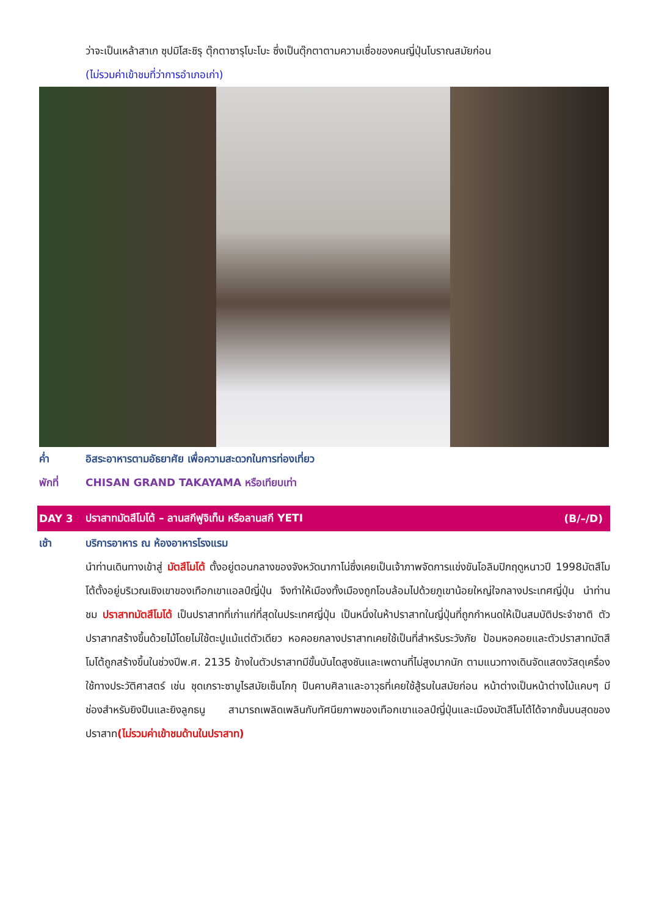ว่าจะเป็นเหล้าสาเก ซุปมิโสะชิรุ ตุ๊กตาซารุโบะโบะ ซึ่งเป็นตุ๊กตาตามความเชื่อของคนญี่ปุ่นโบราณสมัยก่อน
(ไม่รวมค่าเข้าชมที่ว่าการอำเภอเก่า)
ค่ำ อิสระอาหารตามอัธยาศัย เพื่อความสะดวกในการท่องเที่ยว
พักที่ CHISAN GRAND TAKAYAMA หรือเทียบเท่า
DAY 3 ปราสาทมัตสึโมโต้ – ลานสกีฟูจิเท็น หรือลานสกี YETI (B/–/D)
เช้า บริการอาหาร ณ ห้องอาหารโรงแรม
นำท่านเดินทางเข้าสู่ มัตสึโมโต้ ตั้งอยู่ตอนกลางของจังหวัดนากาโน่ซึ่งเคยเป็นเจ้าภาพจัดการแข่งขันโอลิมปิกฤดูหนาวปี 1998มัตสึโมโต้ตั้งอยู่บริเวณเชิงเขาของเทือกเขาแอลป์ญี่ปุ่น จึงทำให้เมืองทั้งเมืองถูกโอบล้อมไปด้วยภูเขาน้อยใหญ่ใจกลางประเทศญี่ปุ่น นำท่านชม ปราสาทมัตสึโมโต้ เป็นปราสาทที่เก่าแก่ที่สุดในประเทศญี่ปุ่น เป็นหนึ่งในห้าปราสาทในญี่ปุ่นที่ถูกกำหนดให้เป็นสมบัติประจำชาติ ตัวปราสาทสร้างขึ้นด้วยไม้โดยไม่ใช้ตะปูแม้แต่ตัวเดียว หอคอยกลางปราสาทเคยใช้เป็นที่สำหรับระวังภัย ป้อมหอคอยและตัวปราสาทมัตสึโมโต้ถูกสร้างขึ้นในช่วงปีพ.ศ. 2135 ข้างในตัวปราสาทมีขั้นบันไดสูงชันและเพดานที่ไม่สูงมากนัก ตามแนวทางเดินจัดแสดงวัสดุเครื่องใช้ทางประวัติศาสตร์ เช่น ชุดเกราะซามูไรสมัยเซ็นโกกุ ปืนคาบศิลาและอาวุธที่เคยใช้สู้รบในสมัยก่อน หน้าต่างเป็นหน้าต่างไม้แคบๆ มีช่องสำหรับยิงปืนและยิงลูกธนู สามารถเพลิดเพลินกับทัศนียภาพของเทือกเขาแอลป์ญี่ปุ่นและเมืองมัตสึโมโต้ได้จากชั้นบนสุดของปราสาท(ไม่รวมค่าเข้าชมด้านในปราสาท)